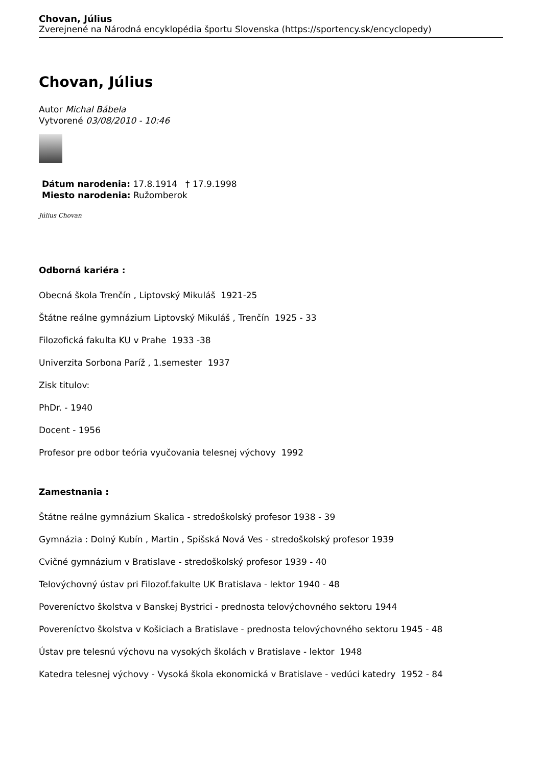Chovan, Július
Zverejnené na Národná encyklopédia športu Slovenska (https://sportency.sk/encyclopedy)
Chovan, Július
Autor Michal Bábela
Vytvorené 03/08/2010 - 10:46
Dátum narodenia: 17.8.1914 † 17.9.1998
Miesto narodenia: Ružomberok
Július Chovan
Odborná kariéra :
Obecná škola Trenčín , Liptovský Mikuláš 1921-25
Štátne reálne gymnázium Liptovský Mikuláš , Trenčín 1925 - 33
Filozofická fakulta KU v Prahe 1933 -38
Univerzita Sorbona Paríž , 1.semester 1937
Zisk titulov:
PhDr. - 1940
Docent - 1956
Profesor pre odbor teória vyučovania telesnej výchovy 1992
Zamestnania :
Štátne reálne gymnázium Skalica - stredoškolský profesor 1938 - 39
Gymnázia : Dolný Kubín , Martin , Spišská Nová Ves - stredoškolský profesor 1939
Cvičné gymnázium v Bratislave - stredoškolský profesor 1939 - 40
Telovýchovný ústav pri Filozof.fakulte UK Bratislava - lektor 1940 - 48
Povereníctvo školstva v Banskej Bystrici - prednosta telovýchovného sektoru 1944
Povereníctvo školstva v Košiciach a Bratislave - prednosta telovýchovného sektoru 1945 - 48
Ústav pre telesnú výchovu na vysokých školách v Bratislave - lektor 1948
Katedra telesnej výchovy - Vysoká škola ekonomická v Bratislave - vedúci katedry 1952 - 84